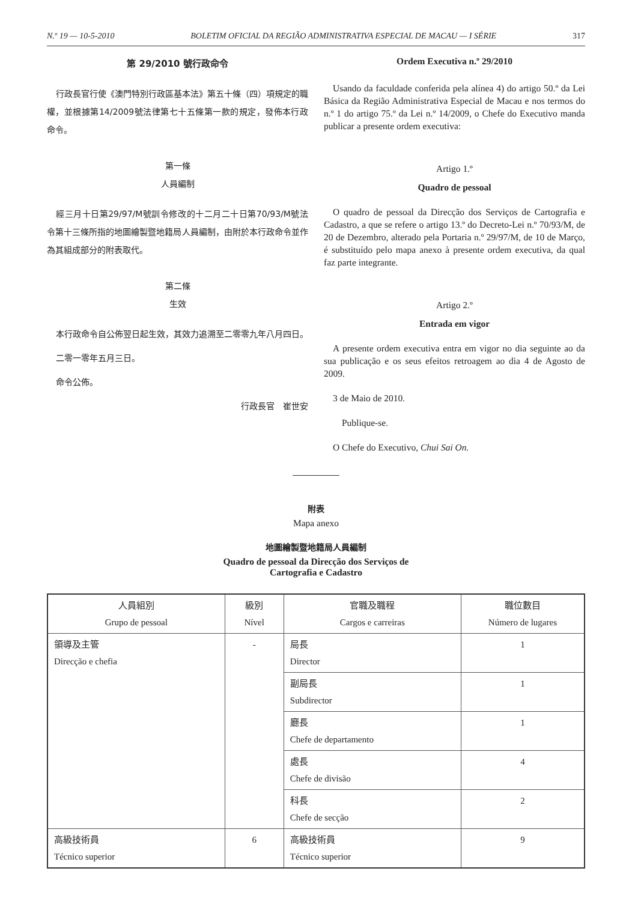N.º 19 — 10-5-2010 BOLETIM OFICIAL DA REGIÃO ADMINISTRATIVA ESPECIAL DE MACAU — I SÉRIE 317
第 29/2010 號行政命令
行政長官行使《澳門特別行政區基本法》第五十條（四）項規定的職權，並根據第14/2009號法律第七十五條第一款的規定，發佈本行政命令。
第一條
人員編制
經三月十日第29/97/M號訓令修改的十二月二十日第70/93/M號法令第十三條所指的地圖繪製暨地籍局人員編制，由附於本行政命令並作為其組成部分的附表取代。
第二條
生效
本行政命令自公佈翌日起生效，其效力追溯至二零零九年八月四日。
二零一零年五月三日。
命令公佈。
行政長官　崔世安
Ordem Executiva n.º 29/2010
Usando da faculdade conferida pela alínea 4) do artigo 50.º da Lei Básica da Região Administrativa Especial de Macau e nos termos do n.º 1 do artigo 75.º da Lei n.º 14/2009, o Chefe do Executivo manda publicar a presente ordem executiva:
Artigo 1.º
Quadro de pessoal
O quadro de pessoal da Direcção dos Serviços de Cartografia e Cadastro, a que se refere o artigo 13.º do Decreto-Lei n.º 70/93/M, de 20 de Dezembro, alterado pela Portaria n.º 29/97/M, de 10 de Março, é substituído pelo mapa anexo à presente ordem executiva, da qual faz parte integrante.
Artigo 2.º
Entrada em vigor
A presente ordem executiva entra em vigor no dia seguinte ao da sua publicação e os seus efeitos retroagem ao dia 4 de Agosto de 2009.
3 de Maio de 2010.
Publique-se.
O Chefe do Executivo, Chui Sai On.
附表
Mapa anexo
地圖繪製暨地籍局人員編制
Quadro de pessoal da Direcção dos Serviços de
Cartografia e Cadastro
| 人員組別 Grupo de pessoal | 級別 Nível | 官職及職程 Cargos e carreiras | 職位數目 Número de lugares |
| --- | --- | --- | --- |
| 領導及主管 Direcção e chefia | - | 局長 Director | 1 |
| | | 副局長 Subdirector | 1 |
| | | 廳長 Chefe de departamento | 1 |
| | | 處長 Chefe de divisão | 4 |
| | | 科長 Chefe de secção | 2 |
| 高級技術員 Técnico superior | 6 | 高級技術員 Técnico superior | 9 |